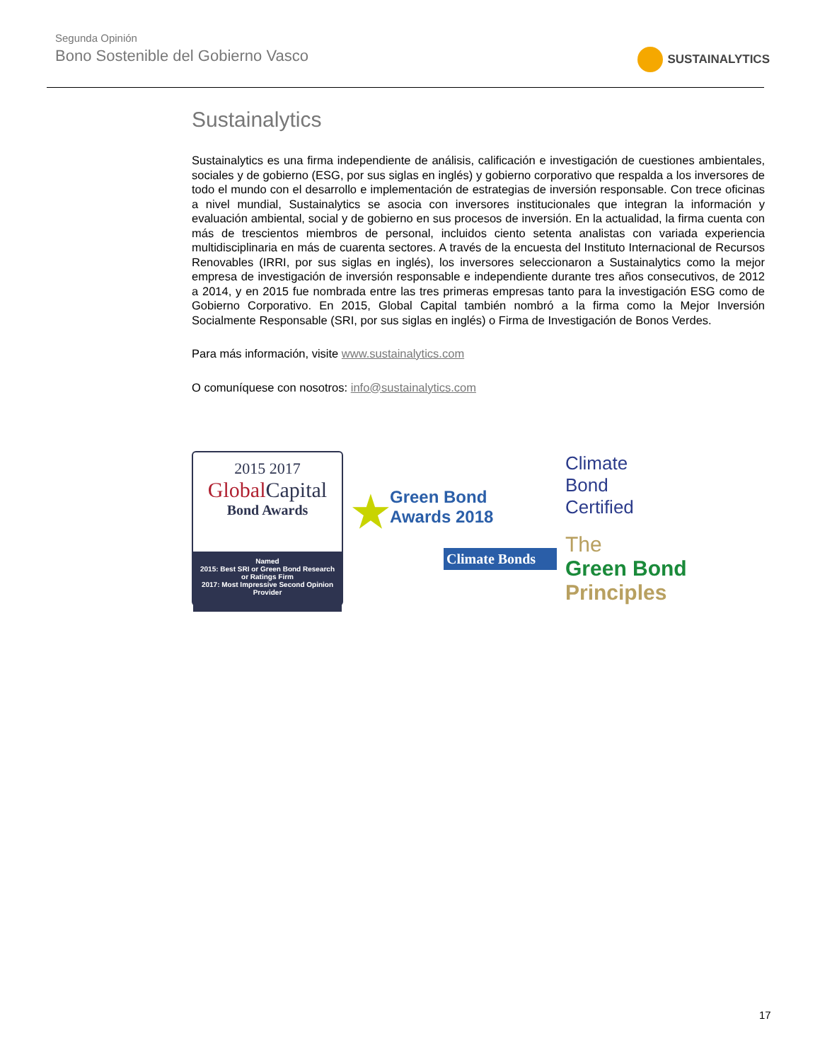Segunda Opinión
Bono Sostenible del Gobierno Vasco
SUSTAINALYTICS
Sustainalytics
Sustainalytics es una firma independiente de análisis, calificación e investigación de cuestiones ambientales, sociales y de gobierno (ESG, por sus siglas en inglés) y gobierno corporativo que respalda a los inversores de todo el mundo con el desarrollo e implementación de estrategias de inversión responsable. Con trece oficinas a nivel mundial, Sustainalytics se asocia con inversores institucionales que integran la información y evaluación ambiental, social y de gobierno en sus procesos de inversión. En la actualidad, la firma cuenta con más de trescientos miembros de personal, incluidos ciento setenta analistas con variada experiencia multidisciplinaria en más de cuarenta sectores. A través de la encuesta del Instituto Internacional de Recursos Renovables (IRRI, por sus siglas en inglés), los inversores seleccionaron a Sustainalytics como la mejor empresa de investigación de inversión responsable e independiente durante tres años consecutivos, de 2012 a 2014, y en 2015 fue nombrada entre las tres primeras empresas tanto para la investigación ESG como de Gobierno Corporativo. En 2015, Global Capital también nombró a la firma como la Mejor Inversión Socialmente Responsable (SRI, por sus siglas en inglés) o Firma de Investigación de Bonos Verdes.
Para más información, visite www.sustainalytics.com
O comuníquese con nosotros: info@sustainalytics.com
2015 2017
GlobalCapital
Bond Awards
Named
2015: Best SRI or Green Bond Research or Ratings Firm
2017: Most Impressive Second Opinion Provider
★
Green Bond
Awards 2018
Climate Bonds
Climate
Bond
Certified
The
Green Bond
Principles
17